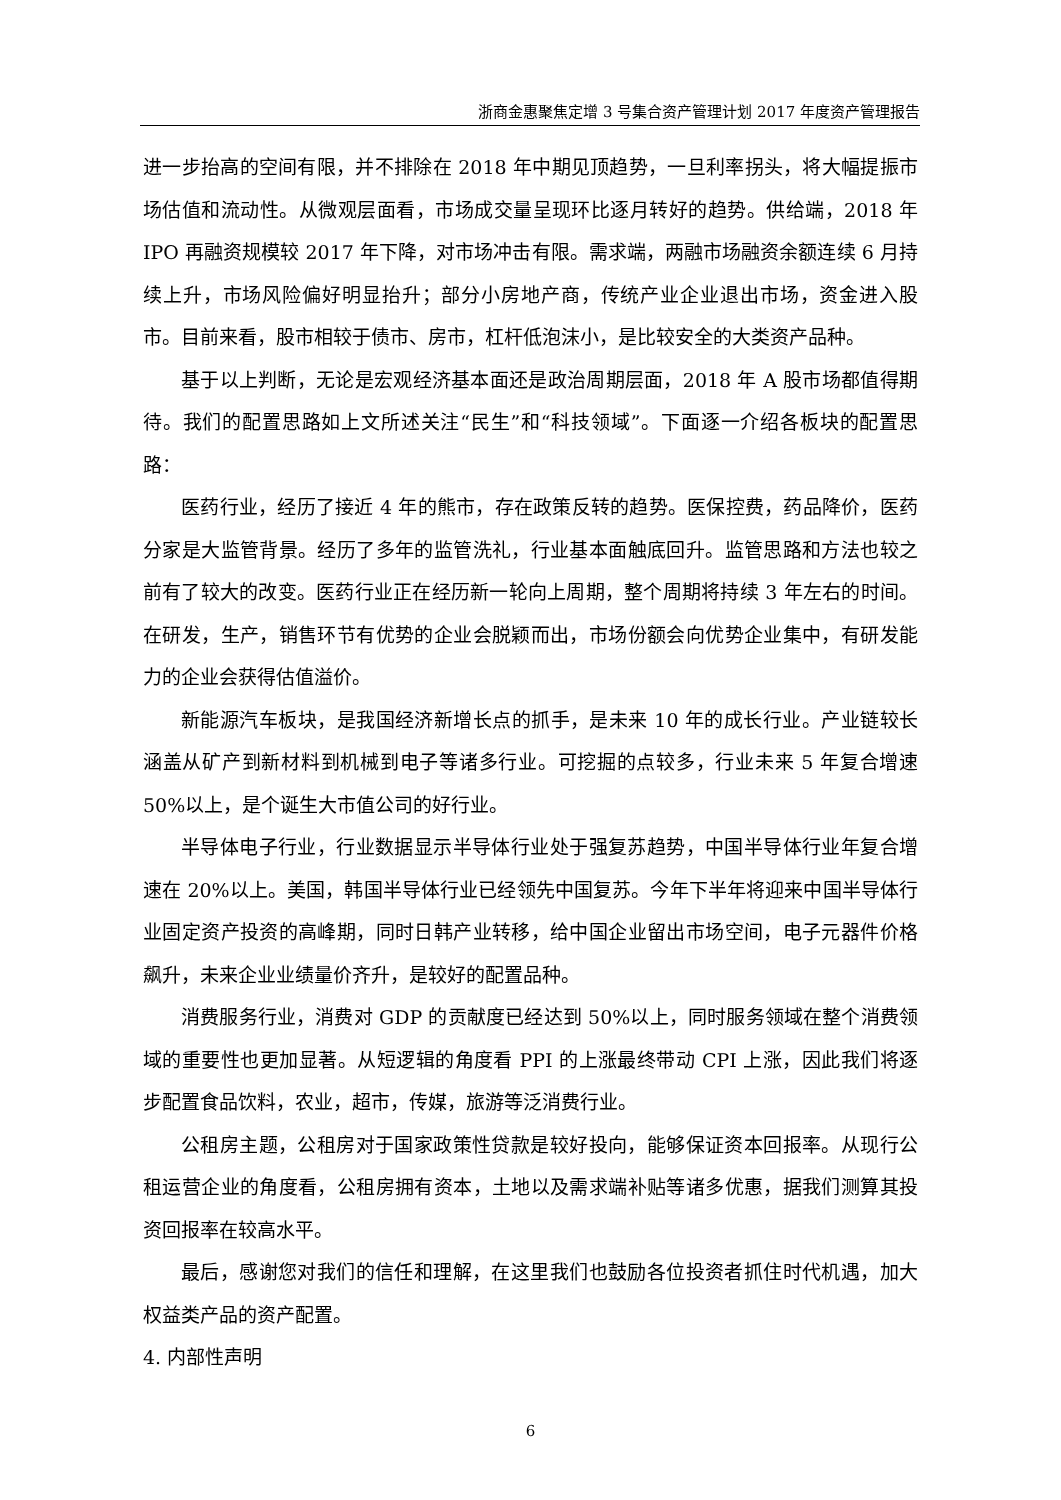浙商金惠聚焦定增 3 号集合资产管理计划 2017 年度资产管理报告
进一步抬高的空间有限，并不排除在 2018 年中期见顶趋势，一旦利率拐头，将大幅提振市场估值和流动性。从微观层面看，市场成交量呈现环比逐月转好的趋势。供给端，2018 年 IPO 再融资规模较 2017 年下降，对市场冲击有限。需求端，两融市场融资余额连续 6 月持续上升，市场风险偏好明显抬升；部分小房地产商，传统产业企业退出市场，资金进入股市。目前来看，股市相较于债市、房市，杠杆低泡沫小，是比较安全的大类资产品种。
基于以上判断，无论是宏观经济基本面还是政治周期层面，2018 年 A 股市场都值得期待。我们的配置思路如上文所述关注“民生”和“科技领域”。下面逐一介绍各板块的配置思路：
医药行业，经历了接近 4 年的熊市，存在政策反转的趋势。医保控费，药品降价，医药分家是大监管背景。经历了多年的监管洗礼，行业基本面触底回升。监管思路和方法也较之前有了较大的改变。医药行业正在经历新一轮向上周期，整个周期将持续 3 年左右的时间。在研发，生产，销售环节有优势的企业会脱颖而出，市场份额会向优势企业集中，有研发能力的企业会获得估值溢价。
新能源汽车板块，是我国经济新增长点的抓手，是未来 10 年的成长行业。产业链较长涵盖从矿产到新材料到机械到电子等诸多行业。可挖掘的点较多，行业未来 5 年复合增速 50%以上，是个诞生大市值公司的好行业。
半导体电子行业，行业数据显示半导体行业处于强复苏趋势，中国半导体行业年复合增速在 20%以上。美国，韩国半导体行业已经领先中国复苏。今年下半年将迎来中国半导体行业固定资产投资的高峰期，同时日韩产业转移，给中国企业留出市场空间，电子元器件价格飙升，未来企业业绩量价齐升，是较好的配置品种。
消费服务行业，消费对 GDP 的贡献度已经达到 50%以上，同时服务领域在整个消费领域的重要性也更加显著。从短逻辑的角度看 PPI 的上涨最终带动 CPI 上涨，因此我们将逐步配置食品饮料，农业，超市，传媒，旅游等泛消费行业。
公租房主题，公租房对于国家政策性贷款是较好投向，能够保证资本回报率。从现行公租运营企业的角度看，公租房拥有资本，土地以及需求端补贴等诸多优惠，据我们测算其投资回报率在较高水平。
最后，感谢您对我们的信任和理解，在这里我们也鼓励各位投资者抓住时代机遇，加大权益类产品的资产配置。
4. 内部性声明
6